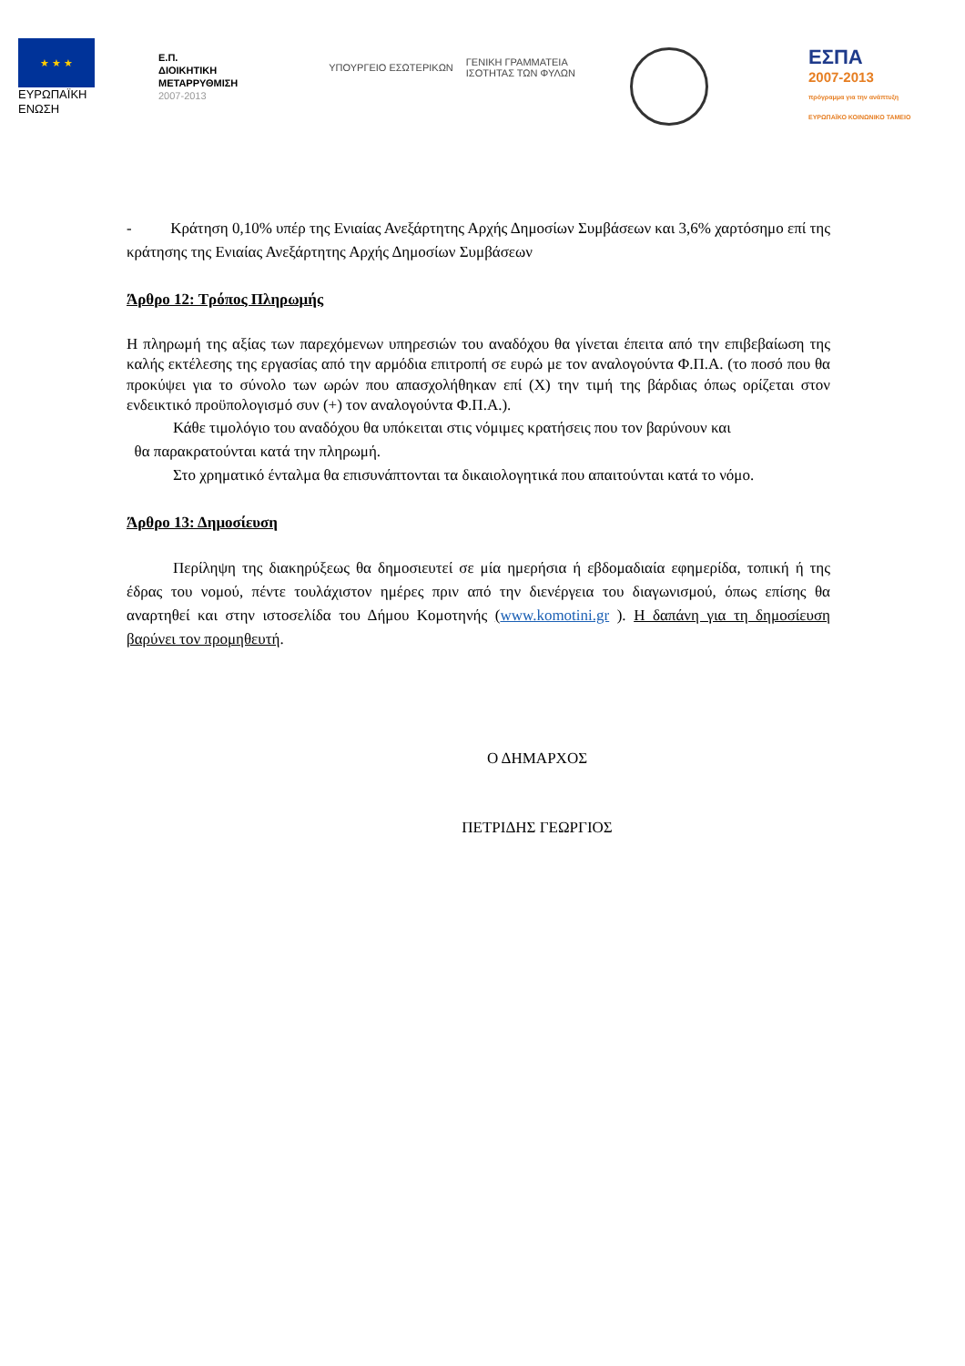★ ★ ★
ΕΥΡΩΠΑΪΚΗ
ΕΝΩΣΗ
Ε.Π.
ΔΙΟΙΚΗΤΙΚΗ
ΜΕΤΑΡΡΥΘΜΙΣΗ
2007-2013
ΥΠΟΥΡΓΕΙΟ ΕΣΩΤΕΡΙΚΩΝ ΓΕΝΙΚΗ ΓΡΑΜΜΑΤΕΙΑ
ΙΣΟΤΗΤΑΣ ΤΩΝ ΦΥΛΩΝ
ΕΣΠΑ
2007-2013
πρόγραμμα για την ανάπτυξη
ΕΥΡΩΠΑΪΚΟ ΚΟΙΝΩΝΙΚΟ ΤΑΜΕΙΟ
- Κράτηση 0,10% υπέρ της Ενιαίας Ανεξάρτητης Αρχής Δημοσίων Συμβάσεων και 3,6% χαρτόσημο επί της κράτησης της Ενιαίας Ανεξάρτητης Αρχής Δημοσίων Συμβάσεων
Άρθρο 12: Τρόπος Πληρωμής
Η πληρωμή της αξίας των παρεχόμενων υπηρεσιών του αναδόχου θα γίνεται έπειτα από την επιβεβαίωση της καλής εκτέλεσης της εργασίας από την αρμόδια επιτροπή σε ευρώ με τον αναλογούντα Φ.Π.Α. (το ποσό που θα προκύψει για το σύνολο των ωρών που απασχολήθηκαν επί (Χ) την τιμή της βάρδιας όπως ορίζεται στον ενδεικτικό προϋπολογισμό συν (+) τον αναλογούντα Φ.Π.Α.).
Κάθε τιμολόγιο του αναδόχου θα υπόκειται στις νόμιμες κρατήσεις που τον βαρύνουν και
θα παρακρατούνται κατά την πληρωμή.
Στο χρηματικό ένταλμα θα επισυνάπτονται τα δικαιολογητικά που απαιτούνται κατά το νόμο.
Άρθρο 13: Δημοσίευση
Περίληψη της διακηρύξεως θα δημοσιευτεί σε μία ημερήσια ή εβδομαδιαία εφημερίδα, τοπική ή της έδρας του νομού, πέντε τουλάχιστον ημέρες πριν από την διενέργεια του διαγωνισμού, όπως επίσης θα αναρτηθεί και στην ιστοσελίδα του Δήμου Κομοτηνής (www.komotini.gr ). Η δαπάνη για τη δημοσίευση βαρύνει τον προμηθευτή.
Ο ΔΗΜΑΡΧΟΣ
ΠΕΤΡΙΔΗΣ ΓΕΩΡΓΙΟΣ